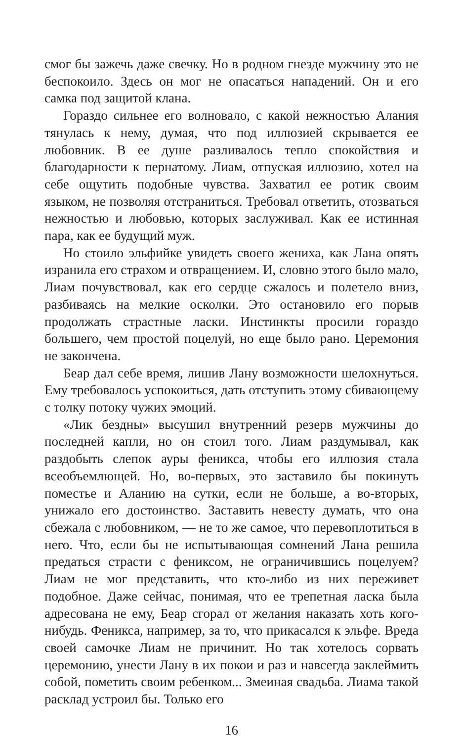смог бы зажечь даже свечку. Но в родном гнезде мужчину это не беспокоило. Здесь он мог не опасаться нападений. Он и его самка под защитой клана.
Гораздо сильнее его волновало, с какой нежностью Алания тянулась к нему, думая, что под иллюзией скрывается ее любовник. В ее душе разливалось тепло спокойствия и благодарности к пернатому. Лиам, отпуская иллюзию, хотел на себе ощутить подобные чувства. Захватил ее ротик своим языком, не позволяя отстраниться. Требовал ответить, отозваться нежностью и любовью, которых заслуживал. Как ее истинная пара, как ее будущий муж.
Но стоило эльфийке увидеть своего жениха, как Лана опять изранила его страхом и отвращением. И, словно этого было мало, Лиам почувствовал, как его сердце сжалось и полетело вниз, разбиваясь на мелкие осколки. Это остановило его порыв продолжать страстные ласки. Инстинкты просили гораздо большего, чем простой поцелуй, но еще было рано. Церемония не закончена.
Беар дал себе время, лишив Лану возможности шелохнуться. Ему требовалось успокоиться, дать отступить этому сбивающему с толку потоку чужих эмоций.
«Лик бездны» высушил внутренний резерв мужчины до последней капли, но он стоил того. Лиам раздумывал, как раздобыть слепок ауры феникса, чтобы его иллюзия стала всеобъемлющей. Но, во-первых, это заставило бы покинуть поместье и Аланию на сутки, если не больше, а во-вторых, унижало его достоинство. Заставить невесту думать, что она сбежала с любовником, — не то же самое, что перевоплотиться в него. Что, если бы не испытывающая сомнений Лана решила предаться страсти с фениксом, не ограничившись поцелуем? Лиам не мог представить, что кто-либо из них переживет подобное. Даже сейчас, понимая, что ее трепетная ласка была адресована не ему, Беар сгорал от желания наказать хоть кого-нибудь. Феникса, например, за то, что прикасался к эльфе. Вреда своей самочке Лиам не причинит. Но так хотелось сорвать церемонию, унести Лану в их покои и раз и навсегда заклеймить собой, пометить своим ребенком... Змеиная свадьба. Лиама такой расклад устроил бы. Только его
16